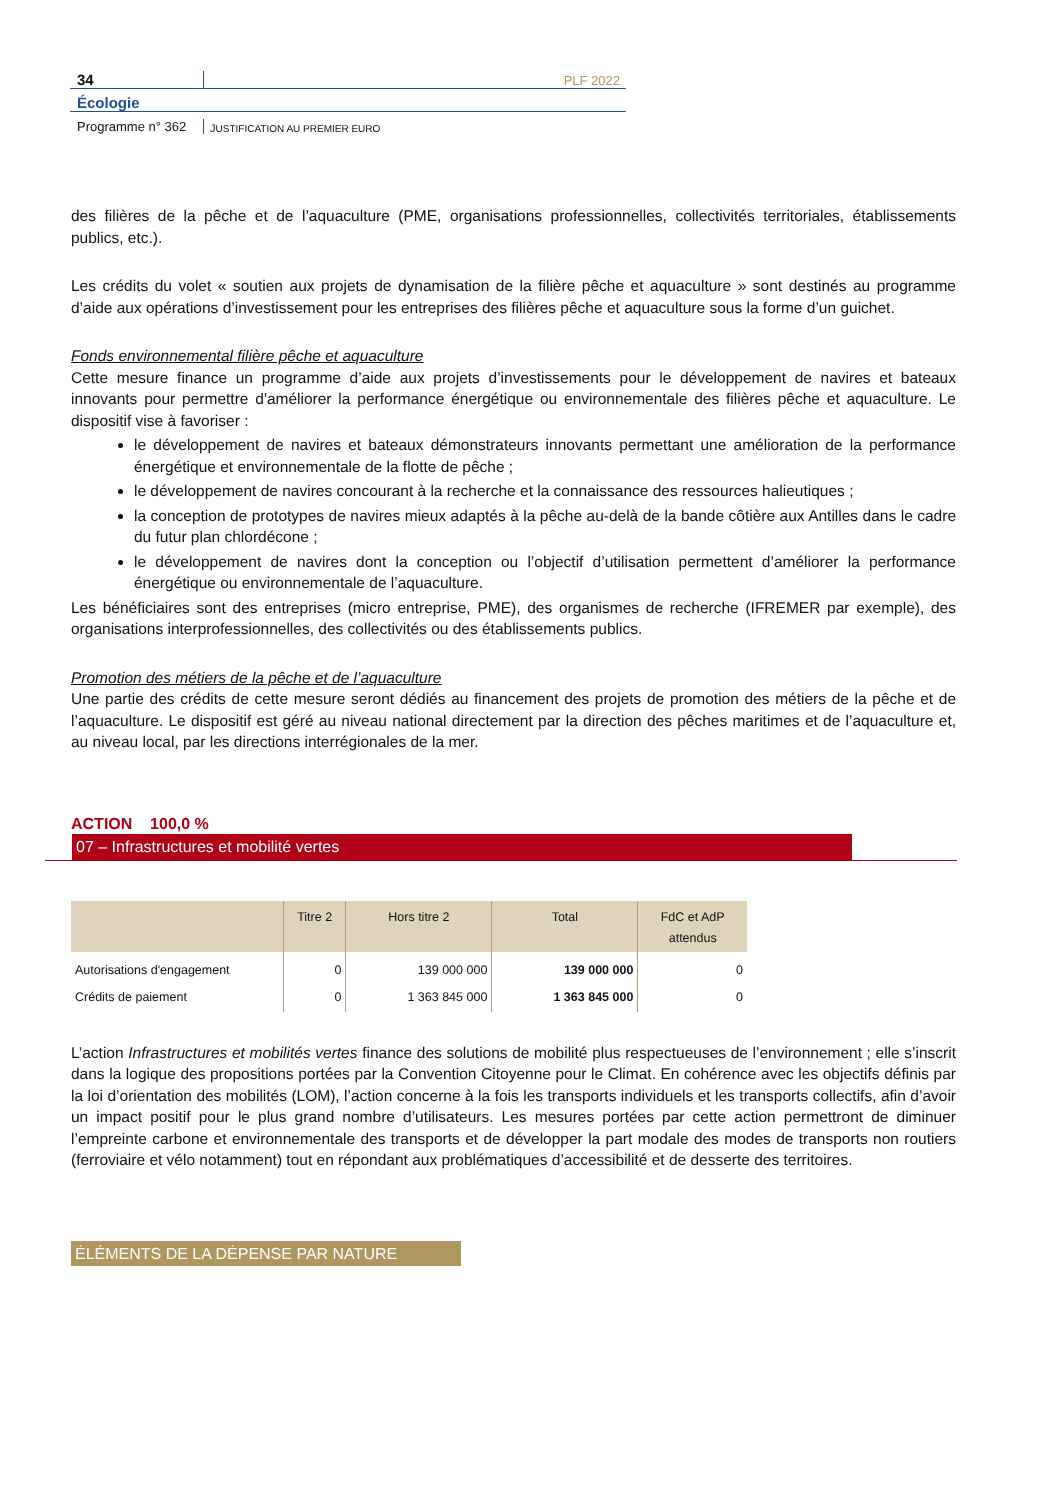34
PLF 2022
Écologie
Programme n° 362
JUSTIFICATION AU PREMIER EURO
des filières de la pêche et de l’aquaculture (PME, organisations professionnelles, collectivités territoriales, établissements publics, etc.).
Les crédits du volet « soutien aux projets de dynamisation de la filière pêche et aquaculture » sont destinés au programme d’aide aux opérations d’investissement pour les entreprises des filières pêche et aquaculture sous la forme d’un guichet.
Fonds environnemental filière pêche et aquaculture
Cette mesure finance un programme d’aide aux projets d’investissements pour le développement de navires et bateaux innovants pour permettre d'améliorer la performance énergétique ou environnementale des filières pêche et aquaculture. Le dispositif vise à favoriser :
le développement de navires et bateaux démonstrateurs innovants permettant une amélioration de la performance énergétique et environnementale de la flotte de pêche ;
le développement de navires concourant à la recherche et la connaissance des ressources halieutiques ;
la conception de prototypes de navires mieux adaptés à la pêche au-delà de la bande côtière aux Antilles dans le cadre du futur plan chlordécone ;
le développement de navires dont la conception ou l’objectif d’utilisation permettent d’améliorer la performance énergétique ou environnementale de l’aquaculture.
Les bénéficiaires sont des entreprises (micro entreprise, PME), des organismes de recherche (IFREMER par exemple), des organisations interprofessionnelles, des collectivités ou des établissements publics.
Promotion des métiers de la pêche et de l’aquaculture
Une partie des crédits de cette mesure seront dédiés au financement des projets de promotion des métiers de la pêche et de l’aquaculture. Le dispositif est géré au niveau national directement par la direction des pêches maritimes et de l’aquaculture et, au niveau local, par les directions interrégionales de la mer.
ACTION 100,0 %
07 – Infrastructures et mobilité vertes
| | Titre 2 | Hors titre 2 | Total | FdC et AdP attendus |
| --- | --- | --- | --- | --- |
| Autorisations d'engagement | 0 | 139 000 000 | 139 000 000 | 0 |
| Crédits de paiement | 0 | 1 363 845 000 | 1 363 845 000 | 0 |
L’action Infrastructures et mobilités vertes finance des solutions de mobilité plus respectueuses de l’environnement ; elle s’inscrit dans la logique des propositions portées par la Convention Citoyenne pour le Climat. En cohérence avec les objectifs définis par la loi d’orientation des mobilités (LOM), l’action concerne à la fois les transports individuels et les transports collectifs, afin d’avoir un impact positif pour le plus grand nombre d’utilisateurs. Les mesures portées par cette action permettront de diminuer l’empreinte carbone et environnementale des transports et de développer la part modale des modes de transports non routiers (ferroviaire et vélo notamment) tout en répondant aux problématiques d’accessibilité et de desserte des territoires.
ÉLÉMENTS DE LA DÉPENSE PAR NATURE